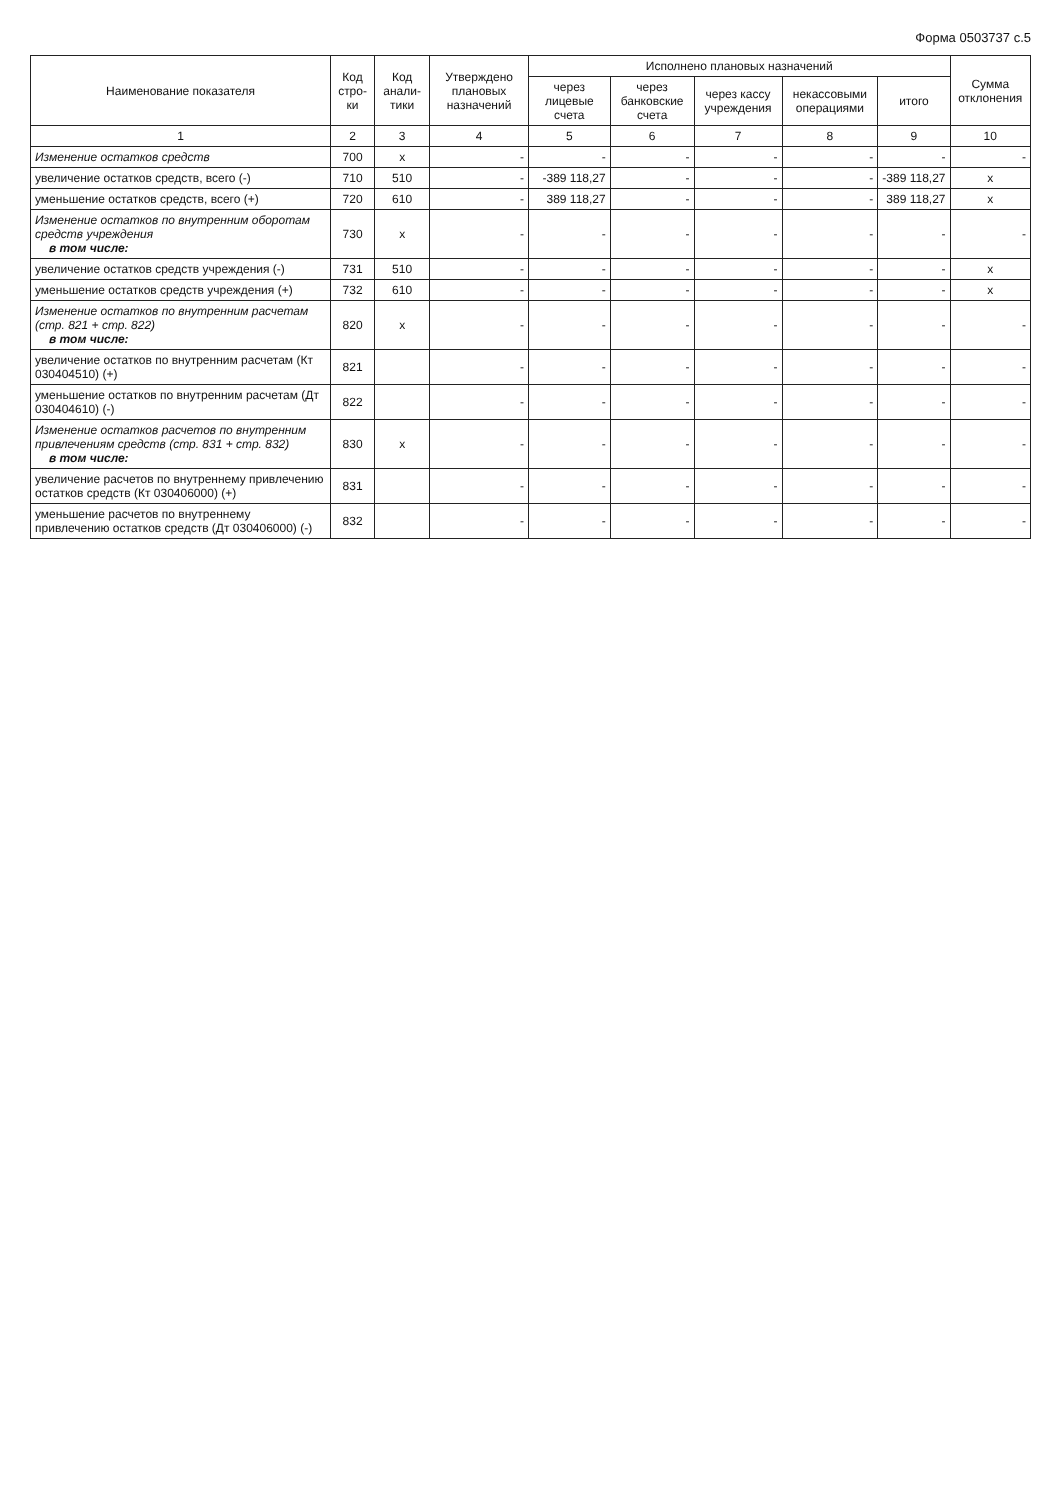Форма 0503737 с.5
| Наименование показателя | Код стро-ки | Код анали-тики | Утверждено плановых назначений | Исполнено плановых назначений | | | | | Сумма отклонения |
| --- | --- | --- | --- | --- | --- | --- | --- | --- | --- |
| | | | | через лицевые счета | через банковские счета | через кассу учреждения | некассовыми операциями | итого | |
| 1 | 2 | 3 | 4 | 5 | 6 | 7 | 8 | 9 | 10 |
| Изменение остатков средств | 700 | x | - | - | - | - | - | - | - |
| увеличение остатков средств, всего (-) | 710 | 510 | - | -389 118,27 | - | - | - | -389 118,27 | x |
| уменьшение остатков средств, всего (+) | 720 | 610 | - | 389 118,27 | - | - | - | 389 118,27 | x |
| Изменение остатков по внутренним оборотам средств учреждения в том числе: | 730 | x | - | - | - | - | - | - | - |
| увеличение остатков средств учреждения (-) | 731 | 510 | - | - | - | - | - | - | x |
| уменьшение остатков средств учреждения (+) | 732 | 610 | - | - | - | - | - | - | x |
| Изменение остатков по внутренним расчетам (стр. 821 + стр. 822) в том числе: | 820 | x | - | - | - | - | - | - | - |
| увеличение остатков по внутренним расчетам (Кт 030404510) (+) | 821 | | - | - | - | - | - | - | - |
| уменьшение остатков по внутренним расчетам (Дт 030404610) (-) | 822 | | - | - | - | - | - | - | - |
| Изменение остатков расчетов по внутренним привлечениям средств (стр. 831 + стр. 832) в том числе: | 830 | x | - | - | - | - | - | - | - |
| увеличение расчетов по внутреннему привлечению остатков средств (Кт 030406000) (+) | 831 | | - | - | - | - | - | - | - |
| уменьшение расчетов по внутреннему привлечению остатков средств (Дт 030406000) (-) | 832 | | - | - | - | - | - | - | - |